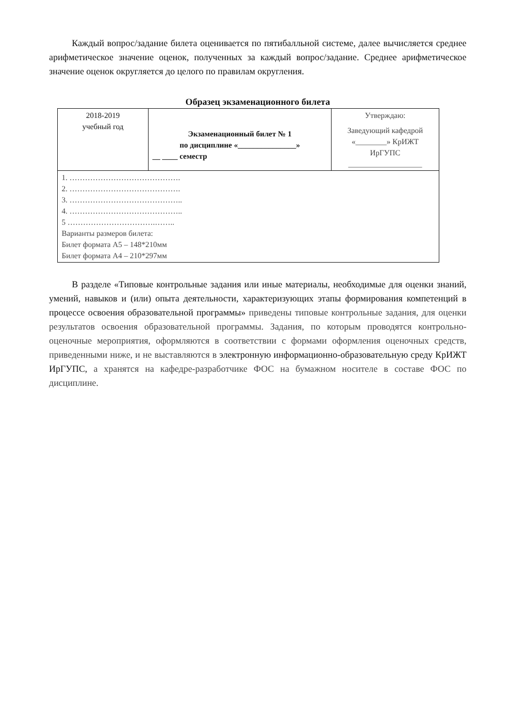Каждый вопрос/задание билета оценивается по пятибалльной системе, далее вычисляется среднее арифметическое значение оценок, полученных за каждый вопрос/задание. Среднее арифметическое значение оценок округляется до целого по правилам округления.
Образец экзаменационного билета
| 2018-2019 учебный год | Экзаменационный билет № 1 по дисциплине «_______________» __ ____ семестр | Утверждаю: Заведующий кафедрой «________» КрИЖТ ИрГУПС ___________________ |
| 1. ……………………………………. 2. ……………………………………. 3. …………………………………….. 4. …………………………………….. 5 …………………………….…….. Варианты размеров билета: Билет формата А5 – 148*210мм Билет формата А4 – 210*297мм | | |
В разделе «Типовые контрольные задания или иные материалы, необходимые для оценки знаний, умений, навыков и (или) опыта деятельности, характеризующих этапы формирования компетенций в процессе освоения образовательной программы» приведены типовые контрольные задания, для оценки результатов освоения образовательной программы. Задания, по которым проводятся контрольно-оценочные мероприятия, оформляются в соответствии с формами оформления оценочных средств, приведенными ниже, и не выставляются в электронную информационно-образовательную среду КрИЖТ ИрГУПС, а хранятся на кафедре-разработчике ФОС на бумажном носителе в составе ФОС по дисциплине.